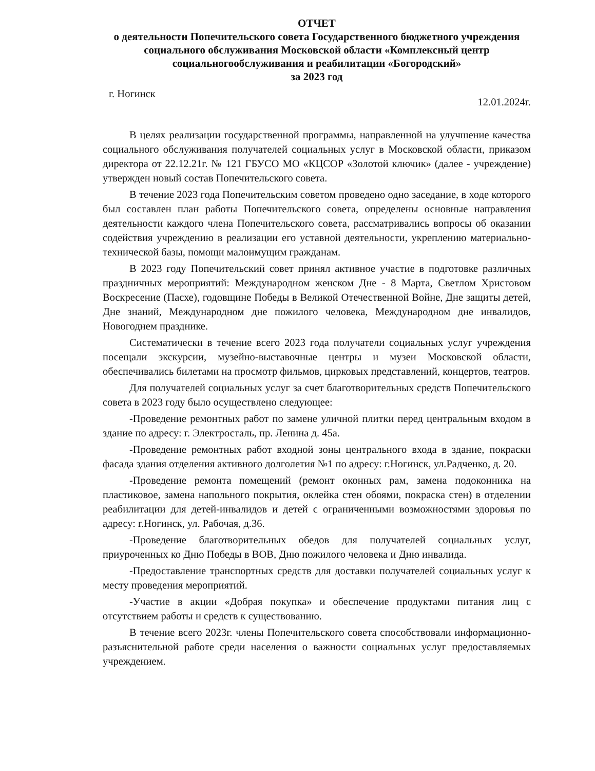ОТЧЕТ
о деятельности Попечительского совета Государственного бюджетного учреждения социального обслуживания Московской области «Комплексный центр социальногообслуживания и реабилитации «Богородский»
за 2023 год
г. Ногинск 12.01.2024г.
В целях реализации государственной программы, направленной на улучшение качества социального обслуживания получателей социальных услуг в Московской области, приказом директора от 22.12.21г. № 121 ГБУСО МО «КЦСОР «Золотой ключик» (далее - учреждение) утвержден новый состав Попечительского совета.
В течение 2023 года Попечительским советом проведено одно заседание, в ходе которого был составлен план работы Попечительского совета, определены основные направления деятельности каждого члена Попечительского совета, рассматривались вопросы об оказании содействия учреждению в реализации его уставной деятельности, укреплению материально-технической базы, помощи малоимущим гражданам.
В 2023 году Попечительский совет принял активное участие в подготовке различных праздничных мероприятий: Международном женском Дне - 8 Марта, Светлом Христовом Воскресение (Пасхе), годовщине Победы в Великой Отечественной Войне, Дне защиты детей, Дне знаний, Международном дне пожилого человека, Международном дне инвалидов, Новогоднем празднике.
Систематически в течение всего 2023 года получатели социальных услуг учреждения посещали экскурсии, музейно-выставочные центры и музеи Московской области, обеспечивались билетами на просмотр фильмов, цирковых представлений, концертов, театров.
Для получателей социальных услуг за счет благотворительных средств Попечительского совета в 2023 году было осуществлено следующее:
-Проведение ремонтных работ по замене уличной плитки перед центральным входом в здание по адресу: г. Электросталь, пр. Ленина д. 45а.
-Проведение ремонтных работ входной зоны центрального входа в здание, покраски фасада здания отделения активного долголетия №1 по адресу: г.Ногинск, ул.Радченко, д. 20.
-Проведение ремонта помещений (ремонт оконных рам, замена подоконника на пластиковое, замена напольного покрытия, оклейка стен обоями, покраска стен) в отделении реабилитации для детей-инвалидов и детей с ограниченными возможностями здоровья по адресу: г.Ногинск, ул. Рабочая, д.36.
-Проведение благотворительных обедов для получателей социальных услуг, приуроченных ко Дню Победы в ВОВ, Дню пожилого человека и Дню инвалида.
-Предоставление транспортных средств для доставки получателей социальных услуг к месту проведения мероприятий.
-Участие в акции «Добрая покупка» и обеспечение продуктами питания лиц с отсутствием работы и средств к существованию.
В течение всего 2023г. члены Попечительского совета способствовали информационно-разъяснительной работе среди населения о важности социальных услуг предоставляемых учреждением.